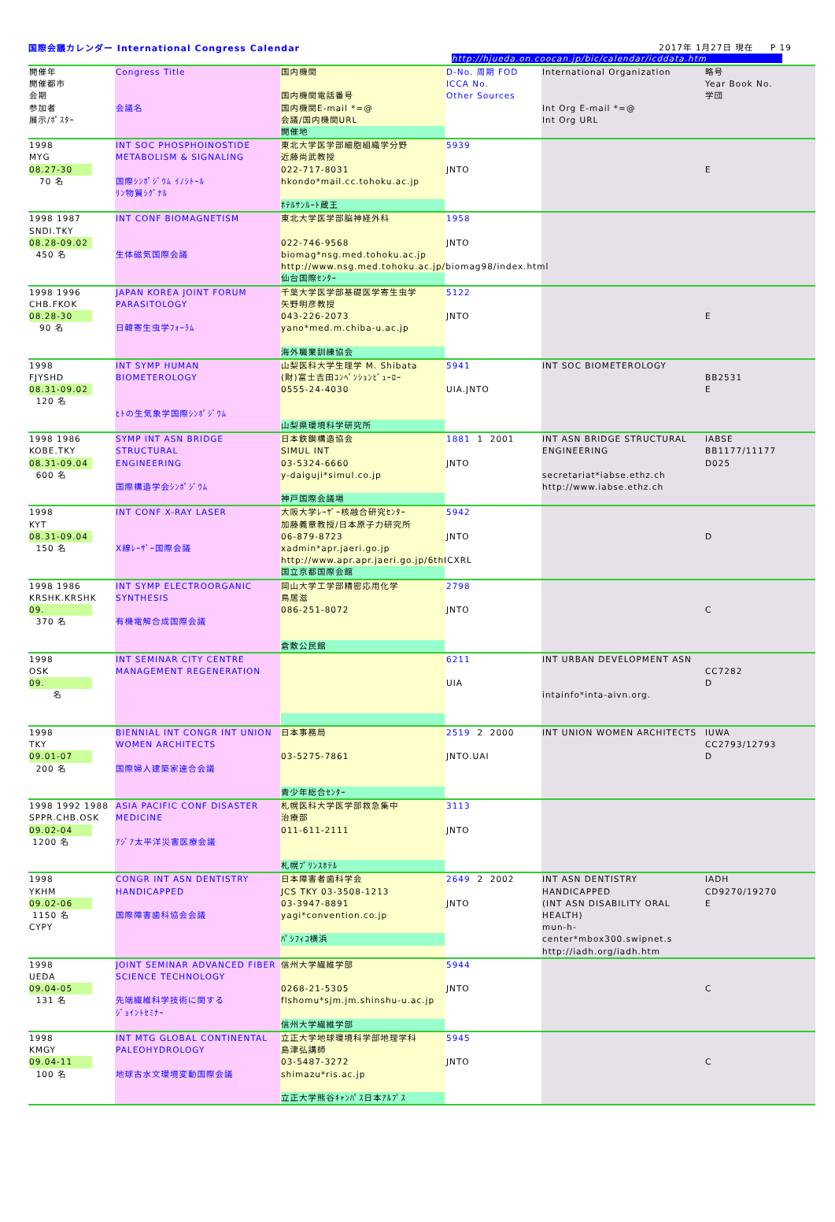国際会議カレンダー International Congress Calendar 2017年 1月27日 現在 P 19
http://hjueda.on.coocan.jp/bic/calendar/icddata.htm
| 開催年 開催都市 会期 参加者 展示/ﾎﾟｽﾀｰ | Congress Title 会議名 | 国内機関 国内機関電話番号 国内機関E-mail *=@ 会議/国内機関URL 開催地 | D-No. 周期 FOD ICCA No. Other Sources | International Organization Int Org E-mail *=@ Int Org URL | 略号 Year Book No. 学団 |
| 1998 MYG 08.27-30 70 名 | INT SOC PHOSPHOINOSTIDE METABOLISM & SIGNALING 国際ｼﾝﾎﾟｼﾞｳﾑ ｲﾉｼﾄｰﾙ ﾘﾝ物質ｼｸﾞﾅﾙ | 東北大学医学部細胞組織学分野 近藤尚武教授 022-717-8031 hkondo*mail.cc.tohoku.ac.jp ﾎﾃﾙｻﾝﾙｰﾄ蔵王 | 5939 JNTO | | E |
| 1998 1987 SNDI.TKY 08.28-09.02 450 名 | INT CONF BIOMAGNETISM 生体磁気国際会議 | 東北大学医学部脳神経外科 022-746-9568 biomag*nsg.med.tohoku.ac.jp http://www.nsg.med.tohoku.ac.jp/biomag98/index.html 仙台国際ｾﾝﾀｰ | 1958 JNTO | | |
| 1998 1996 CHB.FKOK 08.28-30 90 名 | JAPAN KOREA JOINT FORUM PARASITOLOGY 日韓寄生虫学ﾌｫｰﾗﾑ | 千葉大学医学部基礎医学寄生虫学 矢野明彦教授 043-226-2073 yano*med.m.chiba-u.ac.jp 海外職業訓練協会 | 5122 JNTO | | E |
| 1998 FJYSHD 08.31-09.02 120 名 | INT SYMP HUMAN BIOMETEROLOGY ﾋﾄの生気象学国際ｼﾝﾎﾟｼﾞｳﾑ | 山梨医科大学生理学 M. Shibata (財)富士吉田ｺﾝﾍﾞﾝｼｮﾝﾋﾞｭｰﾛｰ 0555-24-4030 山梨県環境科学研究所 | 5941 UIA.JNTO | INT SOC BIOMETEROLOGY | BB2531 E |
| 1998 1986 KOBE.TKY 08.31-09.04 600 名 | SYMP INT ASN BRIDGE STRUCTURAL ENGINEERING 国際構造学会ｼﾝﾎﾟｼﾞｳﾑ | 日本鉄鋼構造協会 SIMUL INT 03-5324-6660 y-daiguji*simul.co.jp 神戸国際会議場 | 1881 1 2001 JNTO | INT ASN BRIDGE STRUCTURAL ENGINEERING secretariat*iabse.ethz.ch http://www.iabse.ethz.ch | IABSE BB1177/11177 D025 |
| 1998 KYT 08.31-09.04 150 名 | INT CONF X-RAY LASER X線ﾚｰｻﾞｰ国際会議 | 大阪大学ﾚｰｻﾞｰ核融合研究ｾﾝﾀｰ 加藤義章教授/日本原子力研究所 06-879-8723 xadmin*apr.jaeri.go.jp http://www.apr.apr.jaeri.go.jp/6thICXRL 国立京都国際会館 | 5942 JNTO | | D |
| 1998 1986 KRSHK.KRSHK 09. 370 名 | INT SYMP ELECTROORGANIC SYNTHESIS 有機電解合成国際会議 | 岡山大学工学部精密応用化学 鳥居滋 086-251-8072 倉敷公民館 | 2798 JNTO | | C |
| 1998 OSK 09. 名 | INT SEMINAR CITY CENTRE MANAGEMENT REGENERATION | | 6211 UIA | INT URBAN DEVELOPMENT ASN intainfo*inta-aivn.org. | CC7282 D |
| 1998 TKY 09.01-07 200 名 | BIENNIAL INT CONGR INT UNION WOMEN ARCHITECTS 国際婦人建築家連合会議 | 日本事務局 03-5275-7861 青少年総合ｾﾝﾀｰ | 2519 2 2000 JNTO.UAI | INT UNION WOMEN ARCHITECTS | IUWA CC2793/12793 D |
| 1998 1992 1988 SPPR.CHB.OSK 09.02-04 1200 名 | ASIA PACIFIC CONF DISASTER MEDICINE ｱｼﾞｱ太平洋災害医療会議 | 札幌医科大学医学部救急集中 治療部 011-611-2111 札幌ﾌﾟﾘﾝｽﾎﾃﾙ | 3113 JNTO | | |
| 1998 YKHM 09.02-06 1150 名 CYPY | CONGR INT ASN DENTISTRY HANDICAPPED 国際障害歯科協会会議 | 日本障害者歯科学会 JCS TKY 03-3508-1213 03-3947-8891 yagi*convention.co.jp ﾊﾟｼﾌｨｺ横浜 | 2649 2 2002 JNTO | INT ASN DENTISTRY HANDICAPPED (INT ASN DISABILITY ORAL HEALTH) mun-h-center*mbox300.swipnet.s http://iadh.org/iadh.htm | IADH CD9270/19270 E |
| 1998 UEDA 09.04-05 131 名 | JOINT SEMINAR ADVANCED FIBER SCIENCE TECHNOLOGY 先端繊維科学技術に関する ｼﾞｮｲﾝﾄｾﾐﾅｰ | 信州大学繊維学部 0268-21-5305 flshomu*sjm.jm.shinshu-u.ac.jp 信州大学繊維学部 | 5944 JNTO | | C |
| 1998 KMGY 09.04-11 100 名 | INT MTG GLOBAL CONTINENTAL PALEOHYDROLOGY 地球古水文環境変動国際会議 | 立正大学地球環境科学部地理学科 島津弘講師 03-5487-3272 shimazu*ris.ac.jp 立正大学熊谷ｷｬﾝﾊﾟｽ日本ｱﾙﾌﾟｽ | 5945 JNTO | | C |